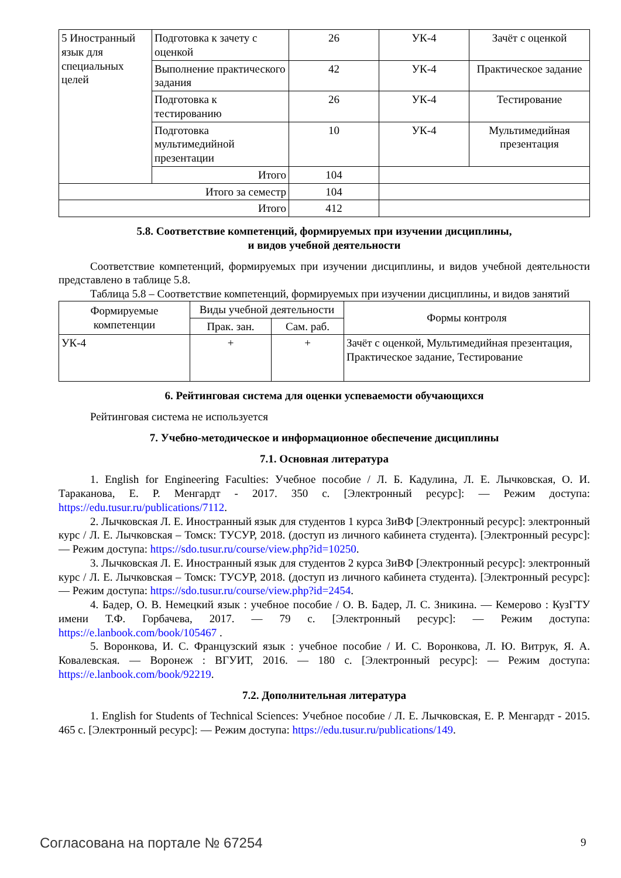| 5 Иностранный язык для специальных целей | Подготовка к зачету с оценкой | 26 | УК-4 | Зачёт с оценкой |
| | Выполнение практического задания | 42 | УК-4 | Практическое задание |
| | Подготовка к тестированию | 26 | УК-4 | Тестирование |
| | Подготовка мультимедийной презентации | 10 | УК-4 | Мультимедийная презентация |
| | Итого | 104 | | |
| Итого за семестр | | 104 | | |
| Итого | | 412 | | |
5.8. Соответствие компетенций, формируемых при изучении дисциплины,
и видов учебной деятельности
Соответствие компетенций, формируемых при изучении дисциплины, и видов учебной деятельности представлено в таблице 5.8.
Таблица 5.8 – Соответствие компетенций, формируемых при изучении дисциплины, и видов занятий
| Формируемые компетенции | Виды учебной деятельности | | Формы контроля |
| --- | --- | --- | --- |
| | Прак. зан. | Сам. раб. | |
| УК-4 | + | + | Зачёт с оценкой, Мультимедийная презентация, Практическое задание, Тестирование |
6. Рейтинговая система для оценки успеваемости обучающихся
Рейтинговая система не используется
7. Учебно-методическое и информационное обеспечение дисциплины
7.1. Основная литература
1. English for Engineering Faculties: Учебное пособие / Л. Б. Кадулина, Л. Е. Лычковская, О. И. Тараканова, Е. Р. Менгардт - 2017. 350 с. [Электронный ресурс]: — Режим доступа: https://edu.tusur.ru/publications/7112.
2. Лычковская Л. Е. Иностранный язык для студентов 1 курса ЗиВФ [Электронный ресурс]: электронный курс / Л. Е. Лычковская – Томск: ТУСУР, 2018. (доступ из личного кабинета студента). [Электронный ресурс]: — Режим доступа: https://sdo.tusur.ru/course/view.php?id=10250.
3. Лычковская Л. Е. Иностранный язык для студентов 2 курса ЗиВФ [Электронный ресурс]: электронный курс / Л. Е. Лычковская – Томск: ТУСУР, 2018. (доступ из личного кабинета студента). [Электронный ресурс]: — Режим доступа: https://sdo.tusur.ru/course/view.php?id=2454.
4. Бадер, О. В. Немецкий язык : учебное пособие / О. В. Бадер, Л. С. Зникина. — Кемерово : КузГТУ имени Т.Ф. Горбачева, 2017. — 79 с. [Электронный ресурс]: — Режим доступа: https://e.lanbook.com/book/105467 .
5. Воронкова, И. С. Французский язык : учебное пособие / И. С. Воронкова, Л. Ю. Витрук, Я. А. Ковалевская. — Воронеж : ВГУИТ, 2016. — 180 с. [Электронный ресурс]: — Режим доступа: https://e.lanbook.com/book/92219.
7.2. Дополнительная литература
1. English for Students of Technical Sciences: Учебное пособие / Л. Е. Лычковская, Е. Р. Менгардт - 2015. 465 с. [Электронный ресурс]: — Режим доступа: https://edu.tusur.ru/publications/149.
Согласована на портале № 67254 9